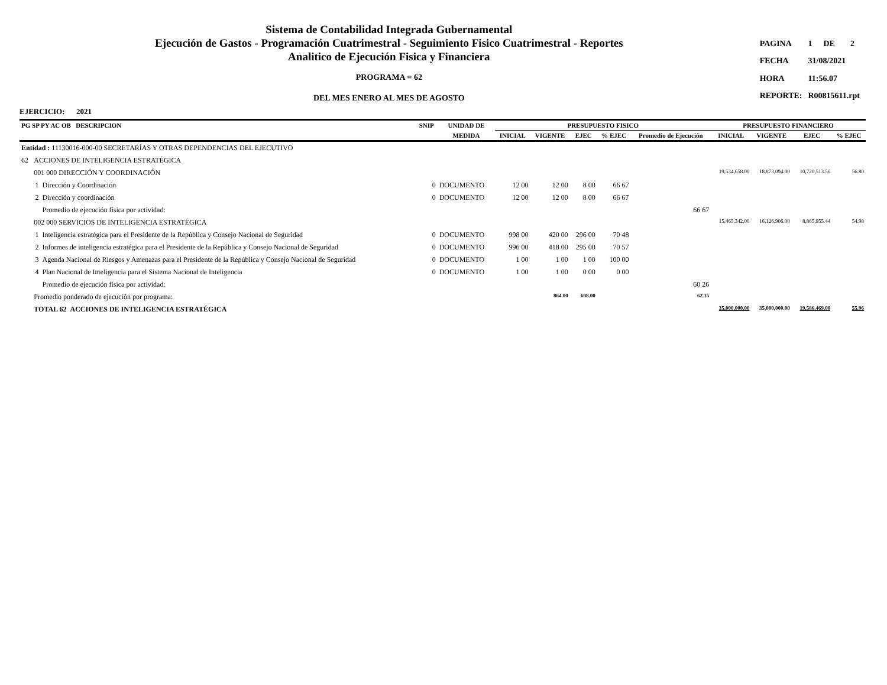Sistema de Contabilidad Integrada Gubernamental
Ejecución de Gastos - Programación Cuatrimestral - Seguimiento Fisico Cuatrimestral - Reportes
Analitico de Ejecución Fisica y Financiera
PROGRAMA = 62
DEL MES ENERO AL MES DE AGOSTO
| PAGINA | 1 | DE | 2 |
| FECHA | 31/08/2021 | | |
| HORA | 11:56.07 | | |
| REPORTE: | R00815611.rpt | | |
EJERCICIO: 2021
| PG SP PY AC OB DESCRIPCION | | | SNIP | UNIDAD DE | PRESUPUESTO FISICO | | | | | PRESUPUESTO FINANCIERO | | | |
| --- | --- | --- | --- | --- | --- | --- | --- | --- | --- | --- | --- | --- | --- |
| | | | | MEDIDA | INICIAL | VIGENTE | EJEC | % EJEC | Promedio de Ejecución | INICIAL | VIGENTE | EJEC | % EJEC |
| Entidad : 11130016-000-00 SECRETARÍAS Y OTRAS DEPENDENCIAS DEL EJECUTIVO | | | | | | | | | | | | | |
| 62 | ACCIONES DE INTELIGENCIA ESTRATÉGICA | | | | | | | | | | | | |
| | 001 000 DIRECCIÓN Y COORDINACIÓN | | | | | | | | | 19,534,658.00 | 18,873,094.00 | 10,720,513.56 | 56.80 |
| | 1 | Dirección y Coordinación | 0 | DOCUMENTO | 12 00 | 12 00 | 8 00 | 66 67 | | | | | |
| | 2 | Dirección y coordinación | 0 | DOCUMENTO | 12 00 | 12 00 | 8 00 | 66 67 | | | | | |
| | | Promedio de ejecución física por actividad: | | | | | | | 66 67 | | | | |
| | 002 000 SERVICIOS DE INTELIGENCIA ESTRATÉGICA | | | | | | | | | 15,465,342.00 | 16,126,906.00 | 8,865,955.44 | 54.98 |
| | 1 | Inteligencia estratégica para el Presidente de la República y Consejo Nacional de Seguridad | 0 | DOCUMENTO | 998 00 | 420 00 | 296 00 | 70 48 | | | | | |
| | 2 | Informes de inteligencia estratégica para el Presidente de la República y Consejo Nacional de Seguridad | 0 | DOCUMENTO | 996 00 | 418 00 | 295 00 | 70 57 | | | | | |
| | 3 | Agenda Nacional de Riesgos y Amenazas para el Presidente de la República y Consejo Nacional de Seguridad | 0 | DOCUMENTO | 1 00 | 1 00 | 1 00 | 100 00 | | | | | |
| | 4 | Plan Nacional de Inteligencia para el Sistema Nacional de Inteligencia | 0 | DOCUMENTO | 1 00 | 1 00 | 0 00 | 0 00 | | | | | |
| | | Promedio de ejecución física por actividad: | | | | | | | 60 26 | | | | |
| | Promedio ponderado de ejecución por programa: | | | | | 864.00 | 608.00 | | 62.15 | | | | |
| | TOTAL 62 ACCIONES DE INTELIGENCIA ESTRATÉGICA | | | | | | | | | 35,000,000.00 | 35,000,000.00 | 19,586,469.00 | 55.96 |